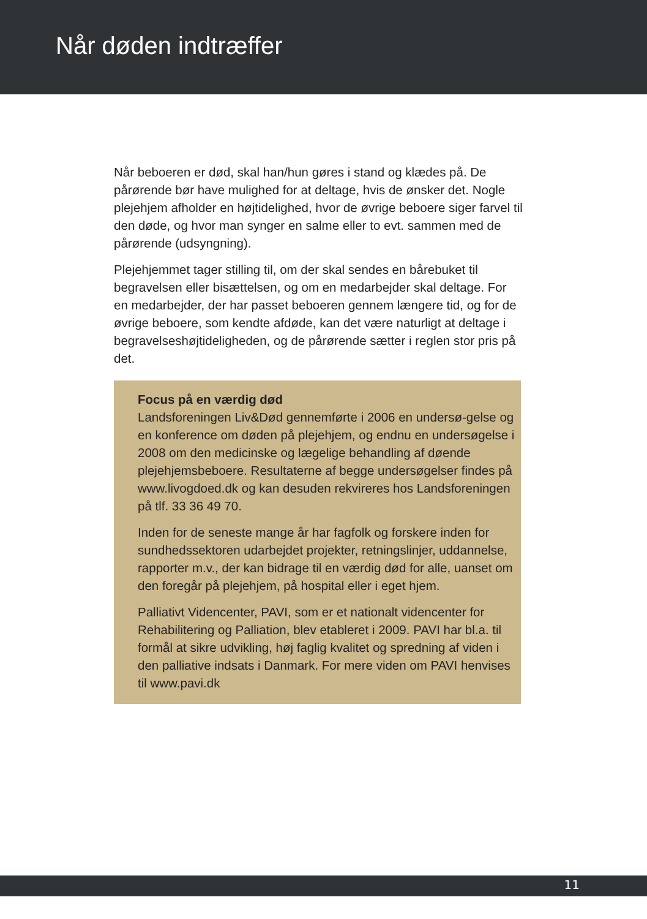Når døden indtræffer
Når beboeren er død, skal han/hun gøres i stand og klædes på. De pårørende bør have mulighed for at deltage, hvis de ønsker det. Nogle plejehjem afholder en højtidelighed, hvor de øvrige beboere siger farvel til den døde, og hvor man synger en salme eller to evt. sammen med de pårørende (udsyngning).
Plejehjemmet tager stilling til, om der skal sendes en bårebuket til begravelsen eller bisættelsen, og om en medarbejder skal deltage. For en medarbejder, der har passet beboeren gennem længere tid, og for de øvrige beboere, som kendte afdøde, kan det være naturligt at deltage i begravelseshøjtideligheden, og de pårørende sætter i reglen stor pris på det.
Focus på en værdig død
Landsforeningen Liv&Død gennemførte i 2006 en undersø-gelse og en konference om døden på plejehjem, og endnu en undersøgelse i 2008 om den medicinske og lægelige behandling af døende plejehjemsbeboere. Resultaterne af begge undersøgelser findes på www.livogdoed.dk og kan desuden rekvireres hos Landsforeningen på tlf. 33 36 49 70.
Inden for de seneste mange år har fagfolk og forskere inden for sundhedssektoren udarbejdet projekter, retningslinjer, uddannelse, rapporter m.v., der kan bidrage til en værdig død for alle, uanset om den foregår på plejehjem, på hospital eller i eget hjem.
Palliativt Videncenter, PAVI, som er et nationalt videncenter for Rehabilitering og Palliation, blev etableret i 2009. PAVI har bl.a. til formål at sikre udvikling, høj faglig kvalitet og spredning af viden i den palliative indsats i Danmark. For mere viden om PAVI henvises til www.pavi.dk
11